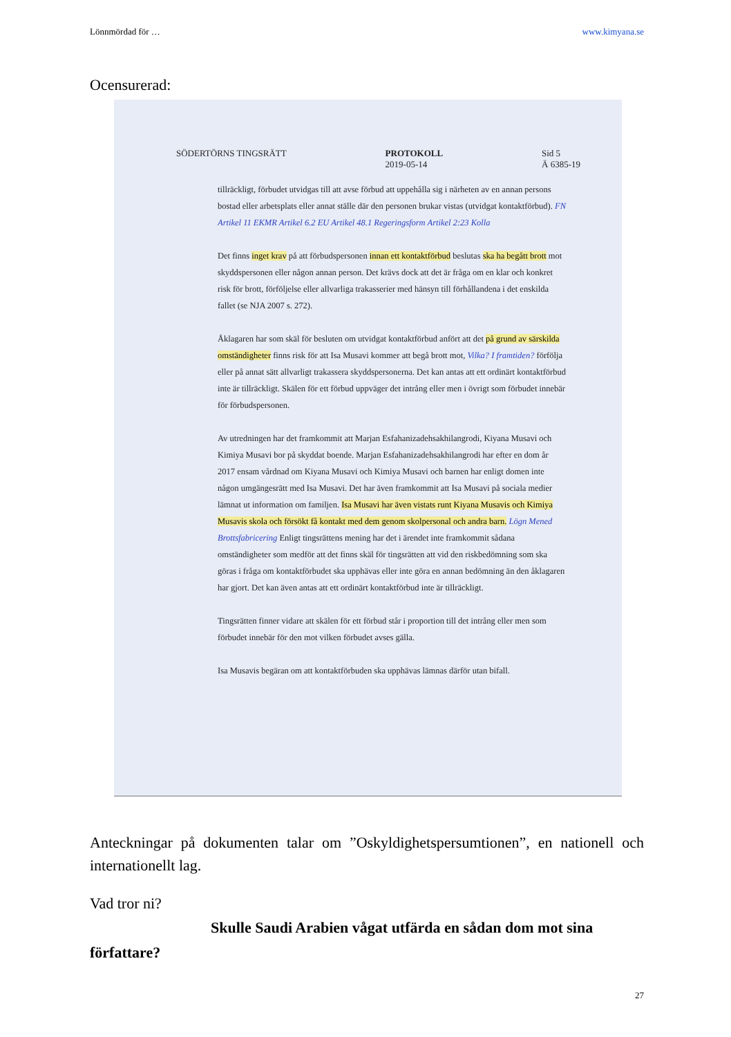Lönnmördad för … www.kimyana.se
Ocensurerad:
SÖDERTÖRNS TINGSRÄTT PROTOKOLL
2019-05-14 Sid 5
Ä 6385-19
tillräckligt, förbudet utvidgas till att avse förbud att uppehålla sig i närheten av en annan persons bostad eller arbetsplats eller annat ställe där den personen brukar vistas (utvidgat kontaktförbud). FN Artikel 11 EKMR Artikel 6.2 EU Artikel 48.1 Regeringsform Artikel 2:23 Kolla
Det finns inget krav på att förbudspersonen innan ett kontaktförbud beslutas ska ha begått brott mot skyddspersonen eller någon annan person. Det krävs dock att det är fråga om en klar och konkret risk för brott, förföljelse eller allvarliga trakasserier med hänsyn till förhållandena i det enskilda fallet (se NJA 2007 s. 272).
Åklagaren har som skäl för besluten om utvidgat kontaktförbud anfört att det på grund av särskilda omständigheter finns risk för att Isa Musavi kommer att begå brott mot, Vilka? I framtiden? förfölja eller på annat sätt allvarligt trakassera skyddspersonerna. Det kan antas att ett ordinärt kontaktförbud inte är tillräckligt. Skälen för ett förbud uppväger det intrång eller men i övrigt som förbudet innebär för förbudspersonen.
Av utredningen har det framkommit att Marjan Esfahanizadehsakhilangrodi, Kiyana Musavi och Kimiya Musavi bor på skyddat boende. Marjan Esfahanizadehsakhilangrodi har efter en dom år 2017 ensam vårdnad om Kiyana Musavi och Kimiya Musavi och barnen har enligt domen inte någon umgängesrätt med Isa Musavi. Det har även framkommit att Isa Musavi på sociala medier lämnat ut information om familjen. Isa Musavi har även vistats runt Kiyana Musavis och Kimiya Musavis skola och försökt få kontakt med dem genom skolpersonal och andra barn. Lögn Mened Brottsfabricering Enligt tingsrättens mening har det i ärendet inte framkommit sådana omständigheter som medför att det finns skäl för tingsrätten att vid den riskbedömning som ska göras i fråga om kontaktförbudet ska upphävas eller inte göra en annan bedömning än den åklagaren har gjort. Det kan även antas att ett ordinärt kontaktförbud inte är tillräckligt.
Tingsrätten finner vidare att skälen för ett förbud står i proportion till det intrång eller men som förbudet innebär för den mot vilken förbudet avses gälla.
Isa Musavis begäran om att kontaktförbuden ska upphävas lämnas därför utan bifall.
Anteckningar på dokumenten talar om ”Oskyldighetspersumtionen”, en nationell och internationellt lag.
Vad tror ni?
Skulle Saudi Arabien vågat utfärda en sådan dom mot sina författare?
27